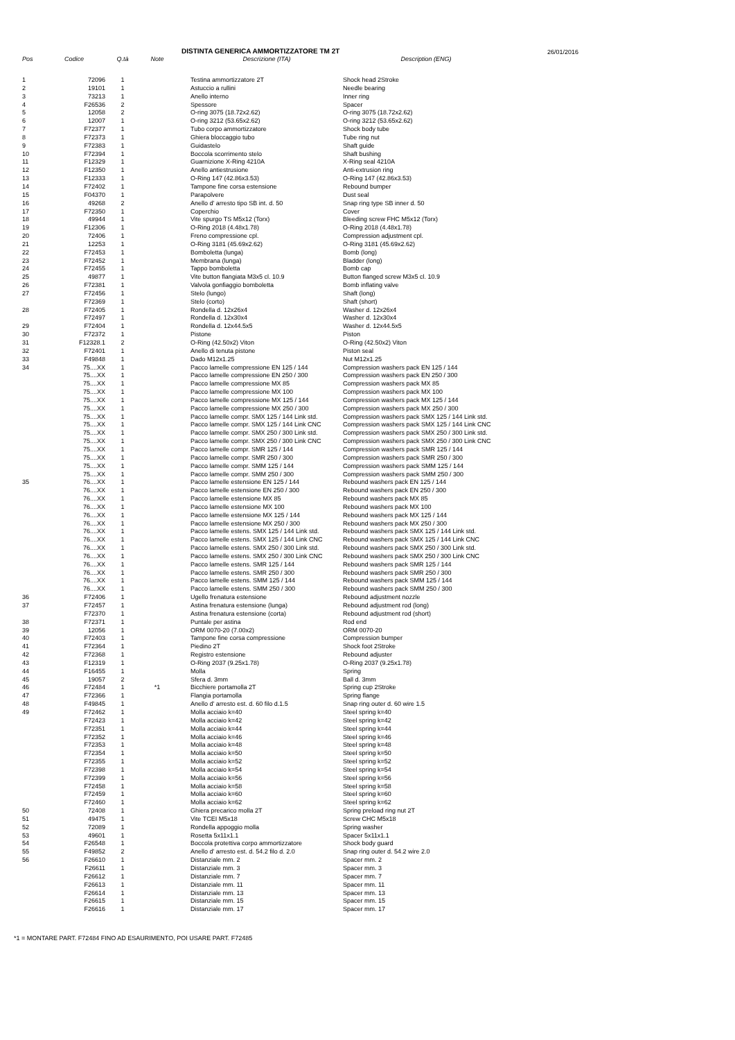DISTINTA GENERICA AMMORTIZZATORE TM 2T 26/01/2016
| Pos | Codice | Q.tà | Note | Descrizione (ITA) | Description (ENG) |
| --- | --- | --- | --- | --- | --- |
| 1 | 72096 | 1 | | Testina ammortizzatore 2T | Shock head 2Stroke |
| 2 | 19101 | 1 | | Astuccio a rullini | Needle bearing |
| 3 | 73213 | 1 | | Anello interno | Inner ring |
| 4 | F26536 | 2 | | Spessore | Spacer |
| 5 | 12058 | 2 | | O-ring 3075 (18.72x2.62) | O-ring 3075 (18.72x2.62) |
| 6 | 12007 | 1 | | O-ring 3212 (53.65x2.62) | O-ring 3212 (53.65x2.62) |
| 7 | F72377 | 1 | | Tubo corpo ammortizzatore | Shock body tube |
| 8 | F72373 | 1 | | Ghiera bloccaggio tubo | Tube ring nut |
| 9 | F72383 | 1 | | Guidastelo | Shaft guide |
| 10 | F72394 | 1 | | Boccola scorrimento stelo | Shaft bushing |
| 11 | F12329 | 1 | | Guarnizione X-Ring 4210A | X-Ring seal 4210A |
| 12 | F12350 | 1 | | Anello antiestrusione | Anti-extrusion ring |
| 13 | F12333 | 1 | | O-Ring 147 (42.86x3.53) | O-Ring 147 (42.86x3.53) |
| 14 | F72402 | 1 | | Tampone fine corsa estensione | Rebound bumper |
| 15 | F04370 | 1 | | Parapolvere | Dust seal |
| 16 | 49268 | 2 | | Anello d' arresto tipo SB int. d. 50 | Snap ring type SB inner d. 50 |
| 17 | F72350 | 1 | | Coperchio | Cover |
| 18 | 49944 | 1 | | Vite spurgo TS M5x12 (Torx) | Bleeding screw FHC M5x12 (Torx) |
| 19 | F12306 | 1 | | O-Ring 2018 (4.48x1.78) | O-Ring 2018 (4.48x1.78) |
| 20 | 72406 | 1 | | Freno compressione cpl. | Compression adjustment cpl. |
| 21 | 12253 | 1 | | O-Ring 3181 (45.69x2.62) | O-Ring 3181 (45.69x2.62) |
| 22 | F72453 | 1 | | Bomboletta (lunga) | Bomb (long) |
| 23 | F72452 | 1 | | Membrana (lunga) | Bladder (long) |
| 24 | F72455 | 1 | | Tappo bomboletta | Bomb cap |
| 25 | 49877 | 1 | | Vite button flangiata M3x5 cl. 10.9 | Button flanged screw M3x5 cl. 10.9 |
| 26 | F72381 | 1 | | Valvola gonfiaggio bomboletta | Bomb inflating valve |
| 27 | F72456 | 1 | | Stelo (lungo) | Shaft (long) |
| | F72369 | 1 | | Stelo (corto) | Shaft (short) |
| 28 | F72405 | 1 | | Rondella d. 12x26x4 | Washer d. 12x26x4 |
| | F72497 | 1 | | Rondella d. 12x30x4 | Washer d. 12x30x4 |
| 29 | F72404 | 1 | | Rondella d. 12x44.5x5 | Washer d. 12x44.5x5 |
| 30 | F72372 | 1 | | Pistone | Piston |
| 31 | F12328.1 | 2 | | O-Ring (42.50x2) Viton | O-Ring (42.50x2) Viton |
| 32 | F72401 | 1 | | Anello di tenuta pistone | Piston seal |
| 33 | F49848 | 1 | | Dado M12x1.25 | Nut M12x1.25 |
| 34 | 75....XX | 1 | | Pacco lamelle compressione EN 125 / 144 | Compression washers pack EN 125 / 144 |
| | 75....XX | 1 | | Pacco lamelle compressione EN 250 / 300 | Compression washers pack EN 250 / 300 |
| | 75....XX | 1 | | Pacco lamelle compressione MX 85 | Compression washers pack MX 85 |
| | 75....XX | 1 | | Pacco lamelle compressione MX 100 | Compression washers pack MX 100 |
| | 75....XX | 1 | | Pacco lamelle compressione MX 125 / 144 | Compression washers pack MX 125 / 144 |
| | 75....XX | 1 | | Pacco lamelle compressione MX 250 / 300 | Compression washers pack MX 250 / 300 |
| | 75....XX | 1 | | Pacco lamelle compr. SMX 125 / 144 Link std. | Compression washers pack SMX 125 / 144 Link std. |
| | 75....XX | 1 | | Pacco lamelle compr. SMX 125 / 144 Link CNC | Compression washers pack SMX 125 / 144 Link CNC |
| | 75....XX | 1 | | Pacco lamelle compr. SMX 250 / 300 Link std. | Compression washers pack SMX 250 / 300 Link std. |
| | 75....XX | 1 | | Pacco lamelle compr. SMX 250 / 300 Link CNC | Compression washers pack SMX 250 / 300 Link CNC |
| | 75....XX | 1 | | Pacco lamelle compr. SMR 125 / 144 | Compression washers pack SMR 125 / 144 |
| | 75....XX | 1 | | Pacco lamelle compr. SMR 250 / 300 | Compression washers pack SMR 250 / 300 |
| | 75....XX | 1 | | Pacco lamelle compr. SMM 125 / 144 | Compression washers pack SMM 125 / 144 |
| | 75....XX | 1 | | Pacco lamelle compr. SMM 250 / 300 | Compression washers pack SMM 250 / 300 |
| 35 | 76....XX | 1 | | Pacco lamelle estensione EN 125 / 144 | Rebound washers pack EN 125 / 144 |
| | 76....XX | 1 | | Pacco lamelle estensione EN 250 / 300 | Rebound washers pack EN 250 / 300 |
| | 76....XX | 1 | | Pacco lamelle estensione MX 85 | Rebound washers pack MX 85 |
| | 76....XX | 1 | | Pacco lamelle estensione MX 100 | Rebound washers pack MX 100 |
| | 76....XX | 1 | | Pacco lamelle estensione MX 125 / 144 | Rebound washers pack MX 125 / 144 |
| | 76....XX | 1 | | Pacco lamelle estensione MX 250 / 300 | Rebound washers pack MX 250 / 300 |
| | 76....XX | 1 | | Pacco lamelle estens. SMX 125 / 144 Link std. | Rebound washers pack SMX 125 / 144 Link std. |
| | 76....XX | 1 | | Pacco lamelle estens. SMX 125 / 144 Link CNC | Rebound washers pack SMX 125 / 144 Link CNC |
| | 76....XX | 1 | | Pacco lamelle estens. SMX 250 / 300 Link std. | Rebound washers pack SMX 250 / 300 Link std. |
| | 76....XX | 1 | | Pacco lamelle estens. SMX 250 / 300 Link CNC | Rebound washers pack SMX 250 / 300 Link CNC |
| | 76....XX | 1 | | Pacco lamelle estens. SMR 125 / 144 | Rebound washers pack SMR 125 / 144 |
| | 76....XX | 1 | | Pacco lamelle estens. SMR 250 / 300 | Rebound washers pack SMR 250 / 300 |
| | 76....XX | 1 | | Pacco lamelle estens. SMM 125 / 144 | Rebound washers pack SMM 125 / 144 |
| | 76....XX | 1 | | Pacco lamelle estens. SMM 250 / 300 | Rebound washers pack SMM 250 / 300 |
| 36 | F72406 | 1 | | Ugello frenatura estensione | Rebound adjustment nozzle |
| 37 | F72457 | 1 | | Astina frenatura estensione (lunga) | Rebound adjustment rod (long) |
| | F72370 | 1 | | Astina frenatura estensione (corta) | Rebound adjustment rod (short) |
| 38 | F72371 | 1 | | Puntale per astina | Rod end |
| 39 | 12056 | 1 | | ORM 0070-20 (7.00x2) | ORM 0070-20 |
| 40 | F72403 | 1 | | Tampone fine corsa compressione | Compression bumper |
| 41 | F72364 | 1 | | Piedino 2T | Shock foot 2Stroke |
| 42 | F72368 | 1 | | Registro estensione | Rebound adjuster |
| 43 | F12319 | 1 | | O-Ring 2037 (9.25x1.78) | O-Ring 2037 (9.25x1.78) |
| 44 | F16455 | 1 | | Molla | Spring |
| 45 | 19057 | 2 | | Sfera d. 3mm | Ball d. 3mm |
| 46 | F72484 | 1 | *1 | Bicchiere portamolla 2T | Spring cup 2Stroke |
| 47 | F72366 | 1 | | Flangia portamolla | Spring flange |
| 48 | F49845 | 1 | | Anello d' arresto est. d. 60 filo d.1.5 | Snap ring outer d. 60 wire 1.5 |
| 49 | F72462 | 1 | | Molla acciaio k=40 | Steel spring k=40 |
| | F72423 | 1 | | Molla acciaio k=42 | Steel spring k=42 |
| | F72351 | 1 | | Molla acciaio k=44 | Steel spring k=44 |
| | F72352 | 1 | | Molla acciaio k=46 | Steel spring k=46 |
| | F72353 | 1 | | Molla acciaio k=48 | Steel spring k=48 |
| | F72354 | 1 | | Molla acciaio k=50 | Steel spring k=50 |
| | F72355 | 1 | | Molla acciaio k=52 | Steel spring k=52 |
| | F72398 | 1 | | Molla acciaio k=54 | Steel spring k=54 |
| | F72399 | 1 | | Molla acciaio k=56 | Steel spring k=56 |
| | F72458 | 1 | | Molla acciaio k=58 | Steel spring k=58 |
| | F72459 | 1 | | Molla acciaio k=60 | Steel spring k=60 |
| | F72460 | 1 | | Molla acciaio k=62 | Steel spring k=62 |
| 50 | 72408 | 1 | | Ghiera precarico molla 2T | Spring preload ring nut 2T |
| 51 | 49475 | 1 | | Vite TCEI M5x18 | Screw CHC M5x18 |
| 52 | 72089 | 1 | | Rondella appoggio molla | Spring washer |
| 53 | 49601 | 1 | | Rosetta 5x11x1.1 | Spacer 5x11x1.1 |
| 54 | F26548 | 1 | | Boccola protettiva corpo ammortizzatore | Shock body guard |
| 55 | F49852 | 2 | | Anello d' arresto est. d. 54.2 filo d. 2.0 | Snap ring outer d. 54.2 wire 2.0 |
| 56 | F26610 | 1 | | Distanziale mm. 2 | Spacer mm. 2 |
| | F26611 | 1 | | Distanziale mm. 3 | Spacer mm. 3 |
| | F26612 | 1 | | Distanziale mm. 7 | Spacer mm. 7 |
| | F26613 | 1 | | Distanziale mm. 11 | Spacer mm. 11 |
| | F26614 | 1 | | Distanziale mm. 13 | Spacer mm. 13 |
| | F26615 | 1 | | Distanziale mm. 15 | Spacer mm. 15 |
| | F26616 | 1 | | Distanziale mm. 17 | Spacer mm. 17 |
*1 = MONTARE PART. F72484 FINO AD ESAURIMENTO, POI USARE PART. F72485